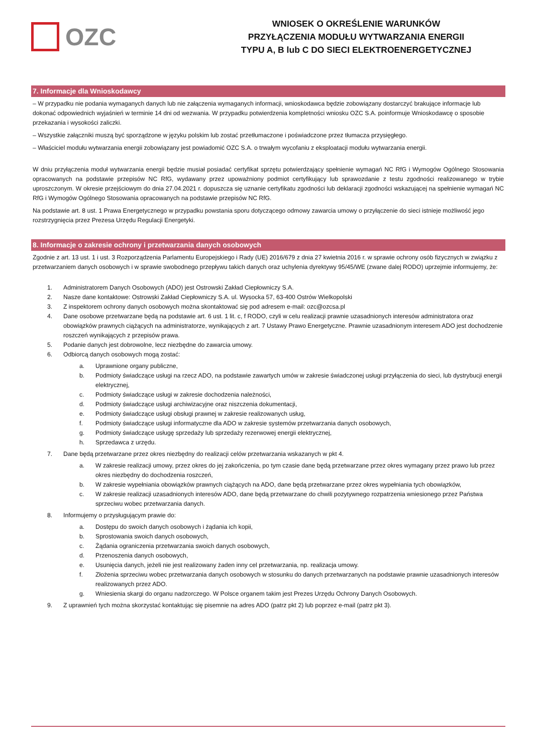OZC
WNIOSEK O OKREŚLENIE WARUNKÓW
PRZYŁĄCZENIA MODUŁU WYTWARZANIA ENERGII
TYPU A, B lub C DO SIECI ELEKTROENERGETYCZNEJ
7. Informacje dla Wnioskodawcy
– W przypadku nie podania wymaganych danych lub nie załączenia wymaganych informacji, wnioskodawca będzie zobowiązany dostarczyć brakujące informacje lub dokonać odpowiednich wyjaśnień w terminie 14 dni od wezwania. W przypadku potwierdzenia kompletności wniosku OZC S.A. poinformuje Wnioskodawcę o sposobie przekazania i wysokości zaliczki.
– Wszystkie załączniki muszą być sporządzone w języku polskim lub zostać przetłumaczone i poświadczone przez tłumacza przysięgłego.
– Właściciel modułu wytwarzania energii zobowiązany jest powiadomić OZC S.A. o trwałym wycofaniu z eksploatacji modułu wytwarzania energii.
W dniu przyłączenia moduł wytwarzania energii będzie musiał posiadać certyfikat sprzętu potwierdzający spełnienie wymagań NC RfG i Wymogów Ogólnego Stosowania opracowanych na podstawie przepisów NC RfG, wydawany przez upoważniony podmiot certyfikujący lub sprawozdanie z testu zgodności realizowanego w trybie uproszczonym. W okresie przejściowym do dnia 27.04.2021 r. dopuszcza się uznanie certyfikatu zgodności lub deklaracji zgodności wskazującej na spełnienie wymagań NC RfG i Wymogów Ogólnego Stosowania opracowanych na podstawie przepisów NC RfG.
Na podstawie art. 8 ust. 1 Prawa Energetycznego w przypadku powstania sporu dotyczącego odmowy zawarcia umowy o przyłączenie do sieci istnieje możliwość jego rozstrzygnięcia przez Prezesa Urzędu Regulacji Energetyki.
8. Informacje o zakresie ochrony i przetwarzania danych osobowych
Zgodnie z art. 13 ust. 1 i ust. 3 Rozporządzenia Parlamentu Europejskiego i Rady (UE) 2016/679 z dnia 27 kwietnia 2016 r. w sprawie ochrony osób fizycznych w związku z przetwarzaniem danych osobowych i w sprawie swobodnego przepływu takich danych oraz uchylenia dyrektywy 95/45/WE (zwane dalej RODO) uprzejmie informujemy, że:
1. Administratorem Danych Osobowych (ADO) jest Ostrowski Zakład Ciepłowniczy S.A.
2. Nasze dane kontaktowe: Ostrowski Zakład Ciepłowniczy S.A. ul. Wysocka 57, 63-400 Ostrów Wielkopolski
3. Z inspektorem ochrony danych osobowych można skontaktować się pod adresem e-mail: ozc@ozcsa.pl
4. Dane osobowe przetwarzane będą na podstawie art. 6 ust. 1 lit. c, f RODO, czyli w celu realizacji prawnie uzasadnionych interesów administratora oraz obowiązków prawnych ciążących na administratorze, wynikających z art. 7 Ustawy Prawo Energetyczne. Prawnie uzasadnionym interesem ADO jest dochodzenie roszczeń wynikających z przepisów prawa.
5. Podanie danych jest dobrowolne, lecz niezbędne do zawarcia umowy.
6. Odbiorcą danych osobowych mogą zostać:
a. Uprawnione organy publiczne,
b. Podmioty świadczące usługi na rzecz ADO, na podstawie zawartych umów w zakresie świadczonej usługi przyłączenia do sieci, lub dystrybucji energii elektrycznej,
c. Podmioty świadczące usługi w zakresie dochodzenia należności,
d. Podmioty świadczące usługi archiwizacyjne oraz niszczenia dokumentacji,
e. Podmioty świadczące usługi obsługi prawnej w zakresie realizowanych usług,
f. Podmioty świadczące usługi informatyczne dla ADO w zakresie systemów przetwarzania danych osobowych,
g. Podmioty świadczące usługę sprzedaży lub sprzedaży rezerwowej energii elektrycznej,
h. Sprzedawca z urzędu.
7. Dane będą przetwarzane przez okres niezbędny do realizacji celów przetwarzania wskazanych w pkt 4.
a. W zakresie realizacji umowy, przez okres do jej zakończenia, po tym czasie dane będą przetwarzane przez okres wymagany przez prawo lub przez okres niezbędny do dochodzenia roszczeń,
b. W zakresie wypełniania obowiązków prawnych ciążących na ADO, dane będą przetwarzane przez okres wypełniania tych obowiązków,
c. W zakresie realizacji uzasadnionych interesów ADO, dane będą przetwarzane do chwili pozytywnego rozpatrzenia wniesionego przez Państwa sprzeciwu wobec przetwarzania danych.
8. Informujemy o przysługującym prawie do:
a. Dostępu do swoich danych osobowych i żądania ich kopii,
b. Sprostowania swoich danych osobowych,
c. Żądania ograniczenia przetwarzania swoich danych osobowych,
d. Przenoszenia danych osobowych,
e. Usunięcia danych, jeżeli nie jest realizowany żaden inny cel przetwarzania, np. realizacja umowy.
f. Złożenia sprzeciwu wobec przetwarzania danych osobowych w stosunku do danych przetwarzanych na podstawie prawnie uzasadnionych interesów realizowanych przez ADO.
g. Wniesienia skargi do organu nadzorczego. W Polsce organem takim jest Prezes Urzędu Ochrony Danych Osobowych.
9. Z uprawnień tych można skorzystać kontaktując się pisemnie na adres ADO (patrz pkt 2) lub poprzez e-mail (patrz pkt 3).